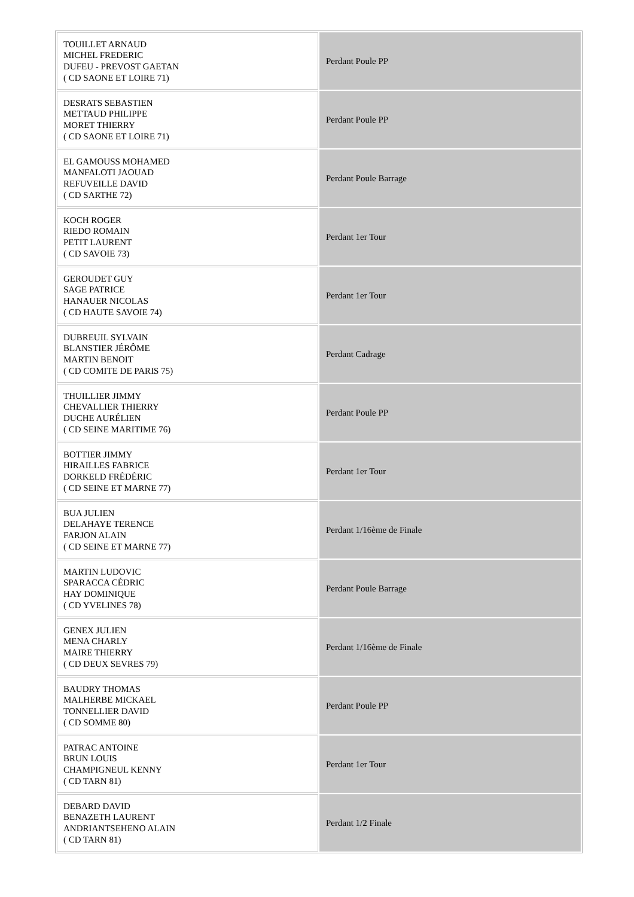| TOUILLET ARNAUD MICHEL FREDERIC DUFEU - PREVOST GAETAN ( CD SAONE ET LOIRE 71) | Perdant Poule PP |
| DESRATS SEBASTIEN METTAUD PHILIPPE MORET THIERRY ( CD SAONE ET LOIRE 71) | Perdant Poule PP |
| EL GAMOUSS MOHAMED MANFALOTI JAOUAD REFUVEILLE DAVID ( CD SARTHE 72) | Perdant Poule Barrage |
| KOCH ROGER RIEDO ROMAIN PETIT LAURENT ( CD SAVOIE 73) | Perdant 1er Tour |
| GEROUDET GUY SAGE PATRICE HANAUER NICOLAS ( CD HAUTE SAVOIE 74) | Perdant 1er Tour |
| DUBREUIL SYLVAIN BLANSTIER JÉRÔME MARTIN BENOIT ( CD COMITE DE PARIS 75) | Perdant Cadrage |
| THUILLIER JIMMY CHEVALLIER THIERRY DUCHE AURÉLIEN ( CD SEINE MARITIME 76) | Perdant Poule PP |
| BOTTIER JIMMY HIRAILLES FABRICE DORKELD FRÉDÉRIC ( CD SEINE ET MARNE 77) | Perdant 1er Tour |
| BUA JULIEN DELAHAYE TERENCE FARJON ALAIN ( CD SEINE ET MARNE 77) | Perdant 1/16ème de Finale |
| MARTIN LUDOVIC SPARACCA CÉDRIC HAY DOMINIQUE ( CD YVELINES 78) | Perdant Poule Barrage |
| GENEX JULIEN MENA CHARLY MAIRE THIERRY ( CD DEUX SEVRES 79) | Perdant 1/16ème de Finale |
| BAUDRY THOMAS MALHERBE MICKAEL TONNELLIER DAVID ( CD SOMME 80) | Perdant Poule PP |
| PATRAC ANTOINE BRUN LOUIS CHAMPIGNEUL KENNY ( CD TARN 81) | Perdant 1er Tour |
| DEBARD DAVID BENAZETH LAURENT ANDRIANTSEHENO ALAIN ( CD TARN 81) | Perdant 1/2 Finale |